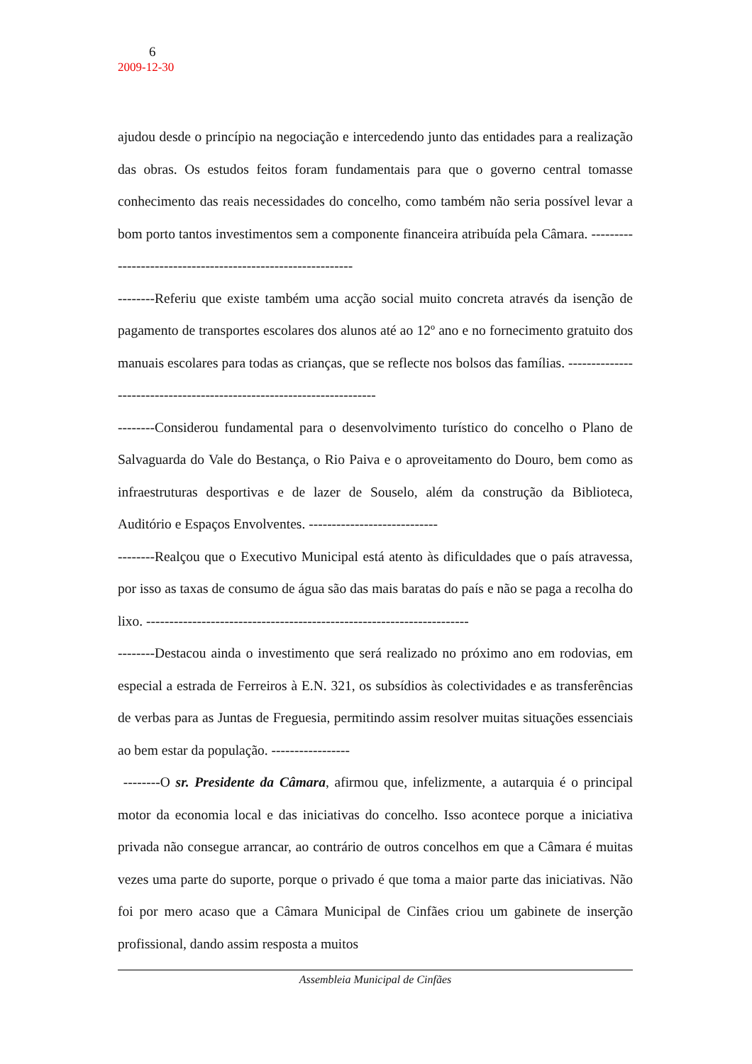6
2009-12-30
ajudou desde o princípio na negociação e intercedendo junto das entidades para a realização das obras. Os estudos feitos foram fundamentais para que o governo central tomasse conhecimento das reais necessidades do concelho, como também não seria possível levar a bom porto tantos investimentos sem a componente financeira atribuída pela Câmara. ------------------------------------------------------------
--------Referiu que existe também uma acção social muito concreta através da isenção de pagamento de transportes escolares dos alunos até ao 12º ano e no fornecimento gratuito dos manuais escolares para todas as crianças, que se reflecte nos bolsos das famílias. ----------------------------------------------------------------------
--------Considerou fundamental para o desenvolvimento turístico do concelho o Plano de Salvaguarda do Vale do Bestança, o Rio Paiva e o aproveitamento do Douro, bem como as infraestruturas desportivas e de lazer de Souselo, além da construção da Biblioteca, Auditório e Espaços Envolventes. ----------------------------
--------Realçou que o Executivo Municipal está atento às dificuldades que o país atravessa, por isso as taxas de consumo de água são das mais baratas do país e não se paga a recolha do lixo. ----------------------------------------------------------------------
--------Destacou ainda o investimento que será realizado no próximo ano em rodovias, em especial a estrada de Ferreiros à E.N. 321, os subsídios às colectividades e as transferências de verbas para as Juntas de Freguesia, permitindo assim resolver muitas situações essenciais ao bem estar da população. -----------------
--------O sr. Presidente da Câmara, afirmou que, infelizmente, a autarquia é o principal motor da economia local e das iniciativas do concelho. Isso acontece porque a iniciativa privada não consegue arrancar, ao contrário de outros concelhos em que a Câmara é muitas vezes uma parte do suporte, porque o privado é que toma a maior parte das iniciativas. Não foi por mero acaso que a Câmara Municipal de Cinfães criou um gabinete de inserção profissional, dando assim resposta a muitos
Assembleia Municipal de Cinfães